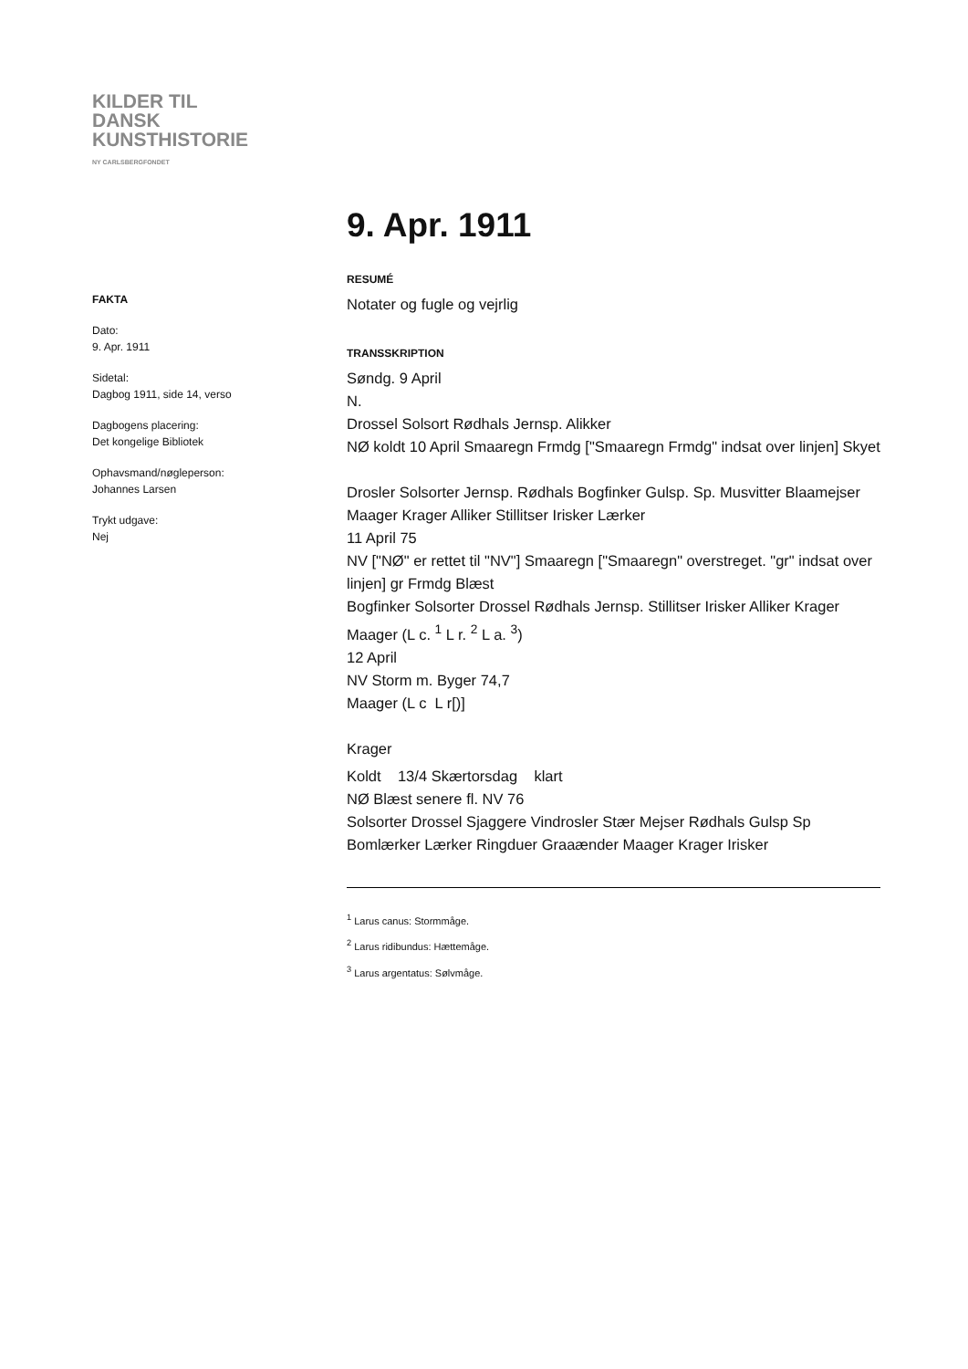KILDER TIL
DANSK
KUNSTHISTORIE
NY CARLSBERGFONDET
FAKTA
Dato:
9. Apr. 1911
Sidetal:
Dagbog 1911, side 14, verso
Dagbogens placering:
Det kongelige Bibliotek
Ophavsmand/nøgleperson:
Johannes Larsen
Trykt udgave:
Nej
9. Apr. 1911
RESUMÉ
Notater og fugle og vejrlig
TRANSSKRIPTION
Søndg. 9 April
N.
Drossel Solsort Rødhals Jernsp. Alikker
NØ koldt 10 April Smaaregn Frmdg ["Smaaregn Frmdg" indsat over linjen] Skyet
Drosler Solsorter Jernsp. Rødhals Bogfinker Gulsp. Sp. Musvitter Blaamejser Maager Krager Alliker Stillitser Irisker Lærker
11 April 75
NV ["NØ" er rettet til "NV"] Smaaregn ["Smaaregn" overstreget. "gr" indsat over linjen] gr Frmdg Blæst
Bogfinker Solsorter Drossel Rødhals Jernsp. Stillitser Irisker Alliker Krager Maager (L c. <sup>1</sup> L r. <sup>2</sup> L a. <sup>3</sup>)
12 April
NV Storm m. Byger 74,7
Maager (L c L r[)]
Krager
Koldt 13/4 Skærtorsdag klart
NØ Blæst senere fl. NV 76
Solsorter Drossel Sjaggere Vindrosler Stær Mejser Rødhals Gulsp Sp Bomlærker Lærker Ringduer Graaænder Maager Krager Irisker
<sup>1</sup> Larus canus: Stormmåge.
<sup>2</sup> Larus ridibundus: Hættemåge.
<sup>3</sup> Larus argentatus: Sølvmåge.